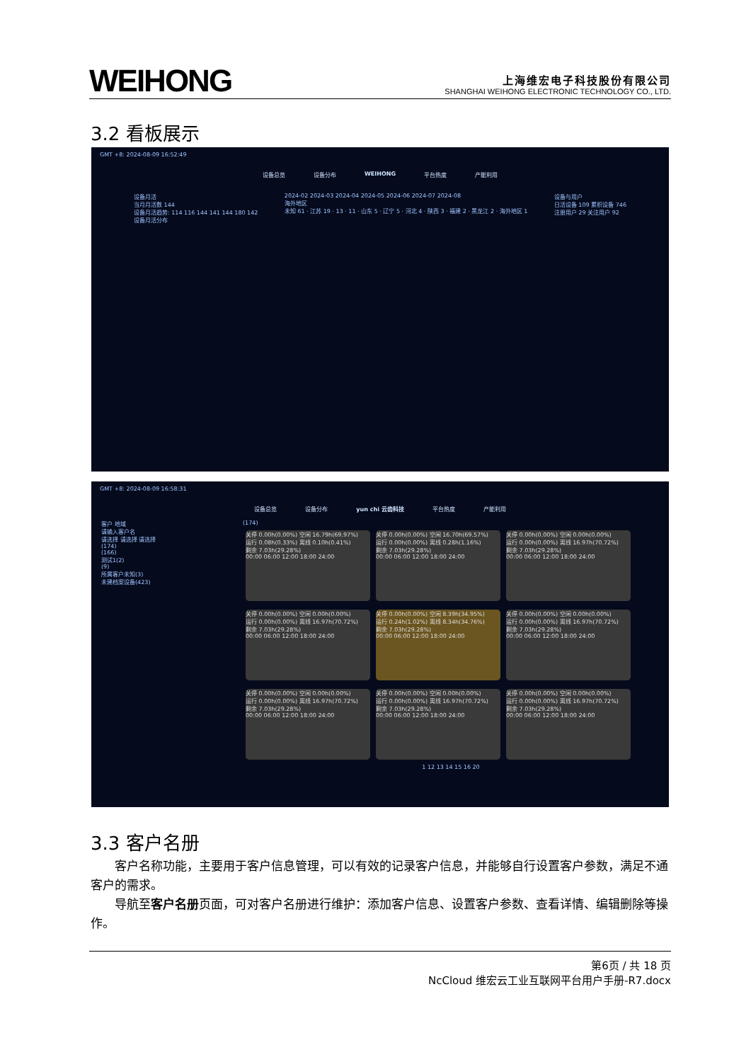WEIHONG
上海维宏电子科技股份有限公司
SHANGHAI WEIHONG ELECTRONIC TECHNOLOGY CO., LTD.
3.2 看板展示
GMT +8: 2024-08-09 16:52:49
设备总览 设备分布 WEIHONG 平台热度 产能利用
设备月活
当月月活数 144
设备月活趋势: 114 116 144 141 144 180 142
设备月活分布
2024-02 2024-03 2024-04 2024-05 2024-06 2024-07 2024-08
海外地区
未知 61 · 江苏 19 · 13 · 11 · 山东 5 · 辽宁 5 · 河北 4 · 陕西 3 · 福建 2 · 黑龙江 2 · 海外地区 1
设备与用户
日活设备 109 累积设备 746
注册用户 29 关注用户 92
GMT +8: 2024-08-09 16:58:31
设备总览 设备分布 yun chi 云齿科技 平台热度 产能利用
客户 地域
请输入客户名
请选择 请选择 请选择
(174)
(166)
测试1(2)
(9)
所属客户未知(3)
未建档案设备(423)
(174)
关停 0.00h(0.00%) 空闲 16.79h(69.97%)
运行 0.08h(0.33%) 离线 0.10h(0.41%)
剩余 7.03h(29.28%)
00:00 06:00 12:00 18:00 24:00
关停 0.00h(0.00%) 空闲 16.70h(69.57%)
运行 0.00h(0.00%) 离线 0.28h(1.16%)
剩余 7.03h(29.28%)
00:00 06:00 12:00 18:00 24:00
关停 0.00h(0.00%) 空闲 0.00h(0.00%)
运行 0.00h(0.00%) 离线 16.97h(70.72%)
剩余 7.03h(29.28%)
00:00 06:00 12:00 18:00 24:00
关停 0.00h(0.00%) 空闲 0.00h(0.00%)
运行 0.00h(0.00%) 离线 16.97h(70.72%)
剩余 7.03h(29.28%)
00:00 06:00 12:00 18:00 24:00
关停 0.00h(0.00%) 空闲 8.39h(34.95%)
运行 0.24h(1.02%) 离线 8.34h(34.76%)
剩余 7.03h(29.28%)
00:00 06:00 12:00 18:00 24:00
关停 0.00h(0.00%) 空闲 0.00h(0.00%)
运行 0.00h(0.00%) 离线 16.97h(70.72%)
剩余 7.03h(29.28%)
00:00 06:00 12:00 18:00 24:00
关停 0.00h(0.00%) 空闲 0.00h(0.00%)
运行 0.00h(0.00%) 离线 16.97h(70.72%)
剩余 7.03h(29.28%)
00:00 06:00 12:00 18:00 24:00
关停 0.00h(0.00%) 空闲 0.00h(0.00%)
运行 0.00h(0.00%) 离线 16.97h(70.72%)
剩余 7.03h(29.28%)
00:00 06:00 12:00 18:00 24:00
关停 0.00h(0.00%) 空闲 0.00h(0.00%)
运行 0.00h(0.00%) 离线 16.97h(70.72%)
剩余 7.03h(29.28%)
00:00 06:00 12:00 18:00 24:00
1 12 13 14 15 16 20
3.3 客户名册
客户名称功能，主要用于客户信息管理，可以有效的记录客户信息，并能够自行设置客户参数，满足不通客户的需求。
导航至客户名册页面，可对客户名册进行维护：添加客户信息、设置客户参数、查看详情、编辑删除等操作。
第6页 / 共 18 页
NcCloud 维宏云工业互联网平台用户手册-R7.docx